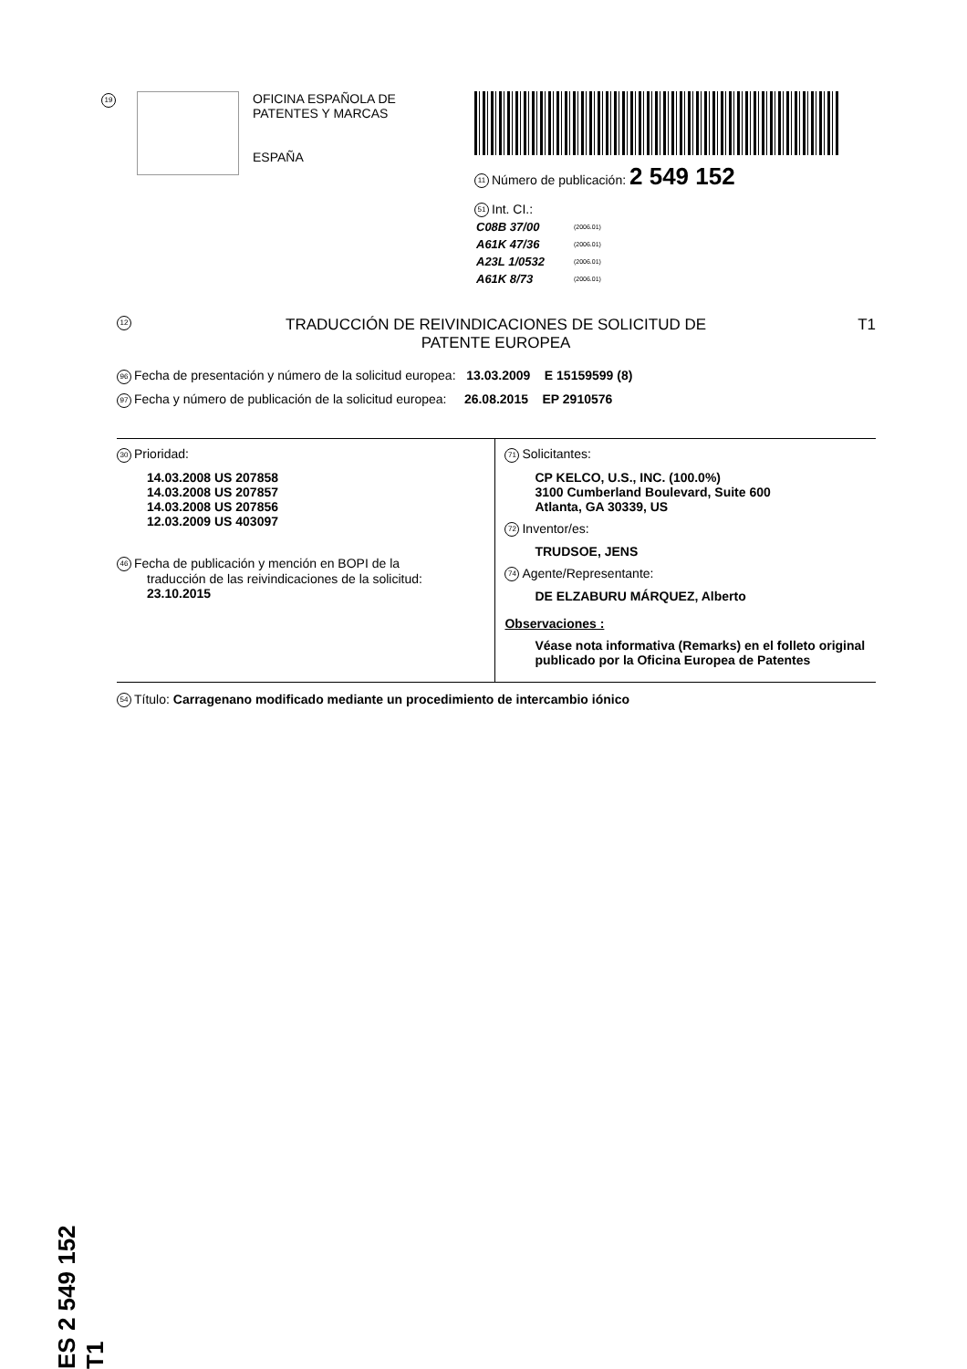19
OFICINA ESPAÑOLA DE
PATENTES Y MARCAS
ESPAÑA
11 Número de publicación: 2 549 152
51 Int. CI.:
| C08B 37/00 | (2006.01) |
| A61K 47/36 | (2006.01) |
| A23L 1/0532 | (2006.01) |
| A61K 8/73 | (2006.01) |
12
TRADUCCIÓN DE REIVINDICACIONES DE SOLICITUD DE
PATENTE EUROPEA
T1
96 Fecha de presentación y número de la solicitud europea: 13.03.2009 E 15159599 (8)
97 Fecha y número de publicación de la solicitud europea: 26.08.2015 EP 2910576
30 Prioridad:
14.03.2008 US 207858
14.03.2008 US 207857
14.03.2008 US 207856
12.03.2009 US 403097
46 Fecha de publicación y mención en BOPI de la
traducción de las reivindicaciones de la solicitud:
23.10.2015
71 Solicitantes:
CP KELCO, U.S., INC. (100.0%)
3100 Cumberland Boulevard, Suite 600
Atlanta, GA 30339, US
72 Inventor/es:
TRUDSOE, JENS
74 Agente/Representante:
DE ELZABURU MÁRQUEZ, Alberto
Observaciones :
Véase nota informativa (Remarks) en el folleto original publicado por la Oficina Europea de Patentes
54 Título: Carragenano modificado mediante un procedimiento de intercambio iónico
ES 2 549 152 T1